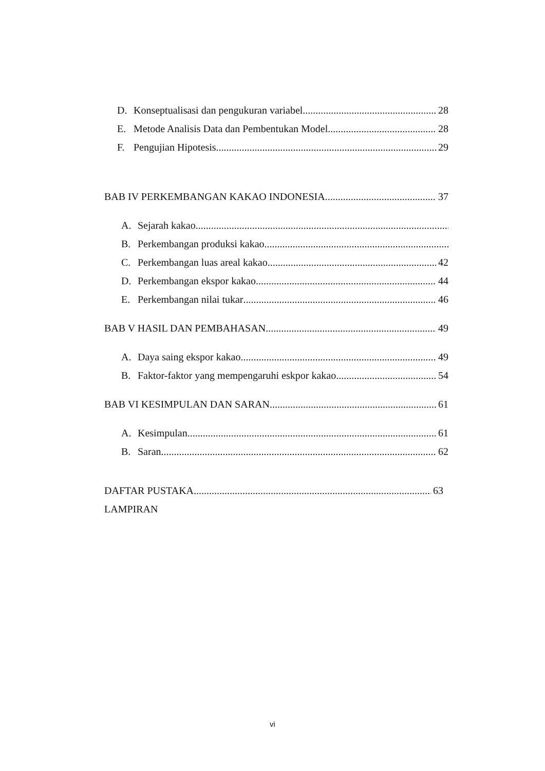D. Konseptualisasi dan pengukuran variabel 28
E. Metode Analisis Data dan Pembentukan Model 28
F. Pengujian Hipotesis 29
BAB IV PERKEMBANGAN KAKAO INDONESIA 37
A. Sejarah kakao
B. Perkembangan produksi kakao
C. Perkembangan luas areal kakao 42
D. Perkembangan ekspor kakao 44
E. Perkembangan nilai tukar 46
BAB V HASIL DAN PEMBAHASAN 49
A. Daya saing ekspor kakao 49
B. Faktor-faktor yang mempengaruhi eskpor kakao 54
BAB VI KESIMPULAN DAN SARAN 61
A. Kesimpulan 61
B. Saran 62
DAFTAR PUSTAKA 63
LAMPIRAN
vi